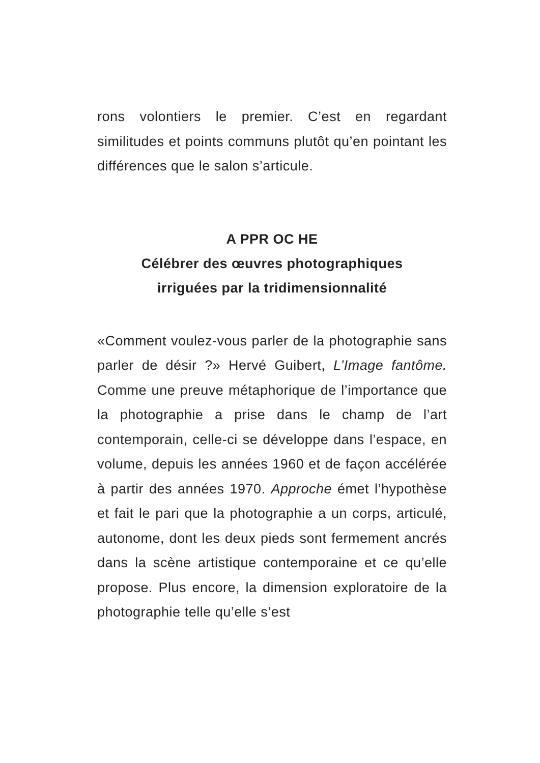rons volontiers le premier. C’est en regardant similitudes et points communs plutôt qu’en pointant les différences que le salon s’articule.
A PPR OC HE
Célébrer des œuvres photographiques
irriguées par la tridimensionnalité
«Comment voulez-vous parler de la photo­graphie sans parler de désir ?» Hervé Guibert, L’Image fantôme. Comme une preuve métapho­rique de l’importance que la photographie a prise dans le champ de l’art contemporain, celle-ci se développe dans l’espace, en volume, depuis les années 1960 et de façon accélérée à partir des années 1970. Approche émet l’hypothèse et fait le pari que la photographie a un corps, articulé, autonome, dont les deux pieds sont fermement ancrés dans la scène artistique contemporaine et ce qu’elle propose. Plus encore, la dimension exploratoire de la photographie telle qu’elle s’est